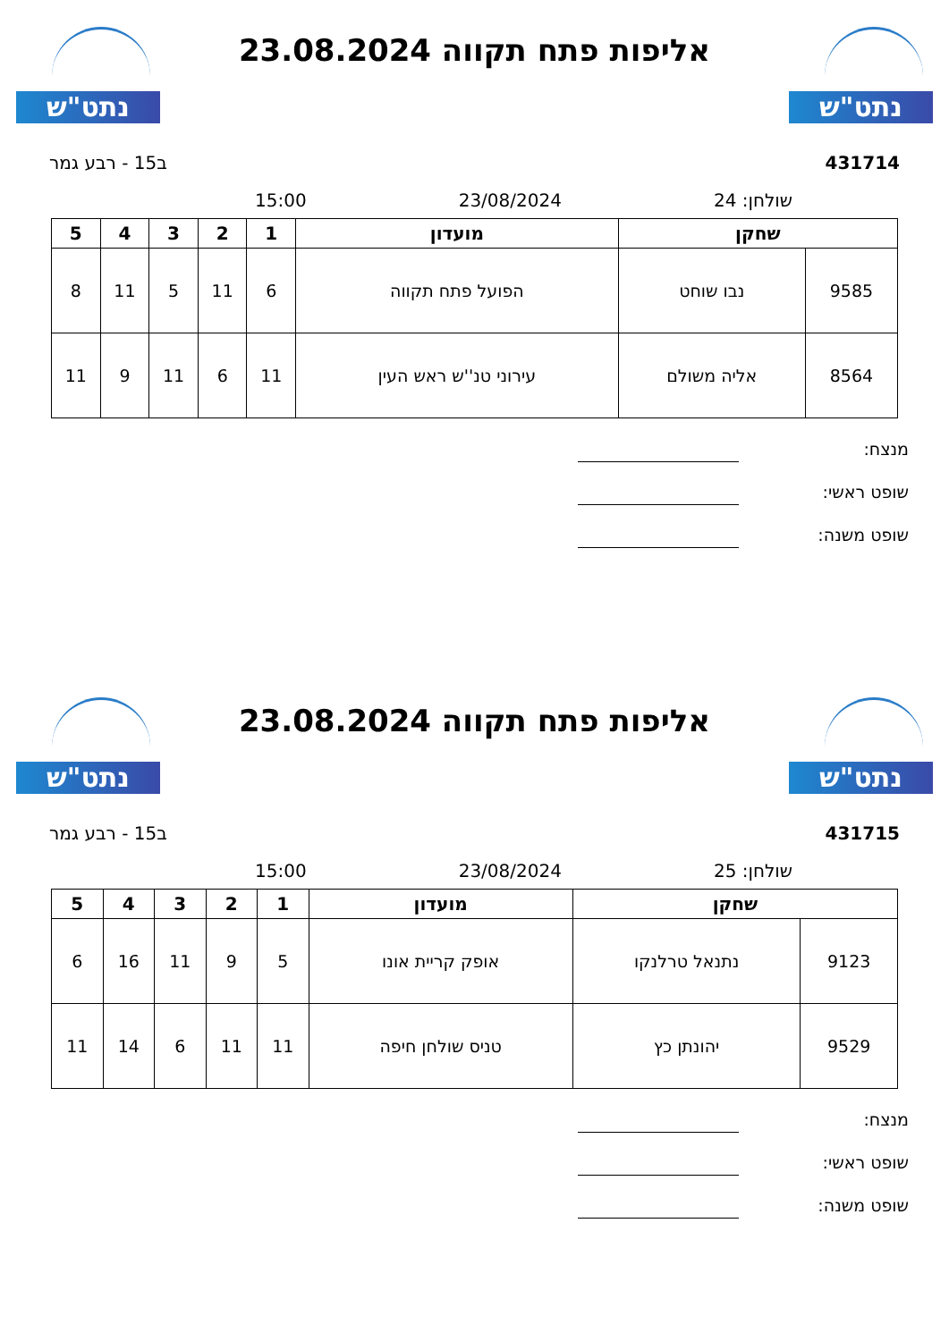נתט"ש
אליפות פתח תקווה 23.08.2024
נתט"ש
431714 ב15 - רבע גמר
שולחן: 24 23/08/2024 15:00
| שחקן | | מועדון | 1 | 2 | 3 | 4 | 5 |
| --- | --- | --- | --- | --- | --- | --- | --- |
| 9585 | נבו שוחט | הפועל פתח תקווה | 6 | 11 | 5 | 11 | 8 |
| 8564 | אליה משולם | עירוני טנ''ש ראש העין | 11 | 6 | 11 | 9 | 11 |
מנצח:
שופט ראשי:
שופט משנה:
נתט"ש
אליפות פתח תקווה 23.08.2024
נתט"ש
431715 ב15 - רבע גמר
שולחן: 25 23/08/2024 15:00
| שחקן | | מועדון | 1 | 2 | 3 | 4 | 5 |
| --- | --- | --- | --- | --- | --- | --- | --- |
| 9123 | נתנאל טרלנקו | אופק קריית אונו | 5 | 9 | 11 | 16 | 6 |
| 9529 | יהונתן כץ | טניס שולחן חיפה | 11 | 11 | 6 | 14 | 11 |
מנצח:
שופט ראשי:
שופט משנה: